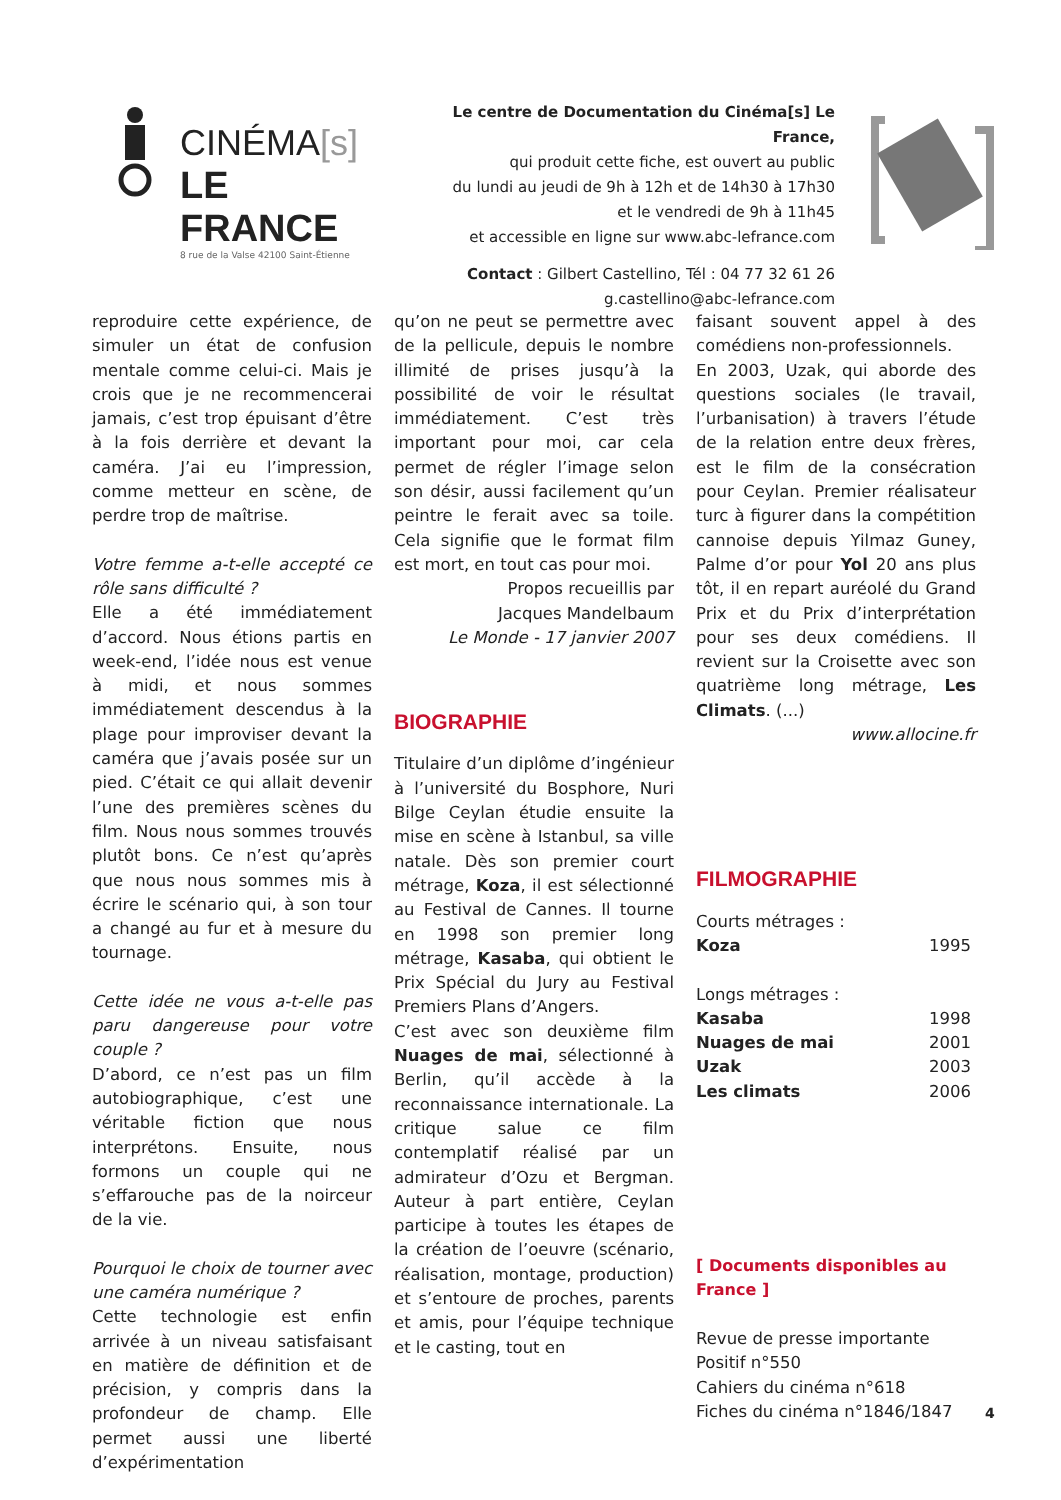CINÉMA[s]
LE FRANCE
8 rue de la Valse 42100 Saint-Étienne
Le centre de Documentation du Cinéma[s] Le France,
qui produit cette fiche, est ouvert au public
du lundi au jeudi de 9h à 12h et de 14h30 à 17h30
et le vendredi de 9h à 11h45
et accessible en ligne sur www.abc-lefrance.com
Contact : Gilbert Castellino, Tél : 04 77 32 61 26
g.castellino@abc-lefrance.com
reproduire cette expérience, de simuler un état de confusion mentale comme celui-ci. Mais je crois que je ne recommencerai jamais, c’est trop épuisant d’être à la fois derrière et devant la caméra. J’ai eu l’impression, comme metteur en scène, de perdre trop de maîtrise.
Votre femme a-t-elle accepté ce rôle sans difficulté ?
Elle a été immédiatement d’accord. Nous étions partis en week-end, l’idée nous est venue à midi, et nous sommes immédiatement descendus à la plage pour improviser devant la caméra que j’avais posée sur un pied. C’était ce qui allait devenir l’une des premières scènes du film. Nous nous sommes trouvés plutôt bons. Ce n’est qu’après que nous nous sommes mis à écrire le scénario qui, à son tour a changé au fur et à mesure du tournage.
Cette idée ne vous a-t-elle pas paru dangereuse pour votre couple ?
D’abord, ce n’est pas un film autobiographique, c’est une véritable fiction que nous interprétons. Ensuite, nous formons un couple qui ne s’effarouche pas de la noirceur de la vie.
Pourquoi le choix de tourner avec une caméra numérique ?
Cette technologie est enfin arrivée à un niveau satisfaisant en matière de définition et de précision, y compris dans la profondeur de champ. Elle permet aussi une liberté d’expérimentation
qu’on ne peut se permettre avec de la pellicule, depuis le nombre illimité de prises jusqu’à la possibilité de voir le résultat immédiatement. C’est très important pour moi, car cela permet de régler l’image selon son désir, aussi facilement qu’un peintre le ferait avec sa toile. Cela signifie que le format film est mort, en tout cas pour moi.
Propos recueillis par
Jacques Mandelbaum
Le Monde - 17 janvier 2007
BIOGRAPHIE
Titulaire d’un diplôme d’ingénieur à l’université du Bosphore, Nuri Bilge Ceylan étudie ensuite la mise en scène à Istanbul, sa ville natale. Dès son premier court métrage, Koza, il est sélectionné au Festival de Cannes. Il tourne en 1998 son premier long métrage, Kasaba, qui obtient le Prix Spécial du Jury au Festival Premiers Plans d’Angers.
C’est avec son deuxième film Nuages de mai, sélectionné à Berlin, qu’il accède à la reconnaissance internationale. La critique salue ce film contemplatif réalisé par un admirateur d’Ozu et Bergman. Auteur à part entière, Ceylan participe à toutes les étapes de la création de l’oeuvre (scénario, réalisation, montage, production) et s’entoure de proches, parents et amis, pour l’équipe technique et le casting, tout en
faisant souvent appel à des comédiens non-professionnels.
En 2003, Uzak, qui aborde des questions sociales (le travail, l’urbanisation) à travers l’étude de la relation entre deux frères, est le film de la consécration pour Ceylan. Premier réalisateur turc à figurer dans la compétition cannoise depuis Yilmaz Guney, Palme d’or pour Yol 20 ans plus tôt, il en repart auréolé du Grand Prix et du Prix d’interprétation pour ses deux comédiens. Il revient sur la Croisette avec son quatrième long métrage, Les Climats. (...)
www.allocine.fr
FILMOGRAPHIE
Courts métrages :
Koza 1995
Longs métrages :
Kasaba 1998
Nuages de mai 2001
Uzak 2003
Les climats 2006
[ Documents disponibles au France ]
Revue de presse importante
Positif n°550
Cahiers du cinéma n°618
Fiches du cinéma n°1846/1847
4